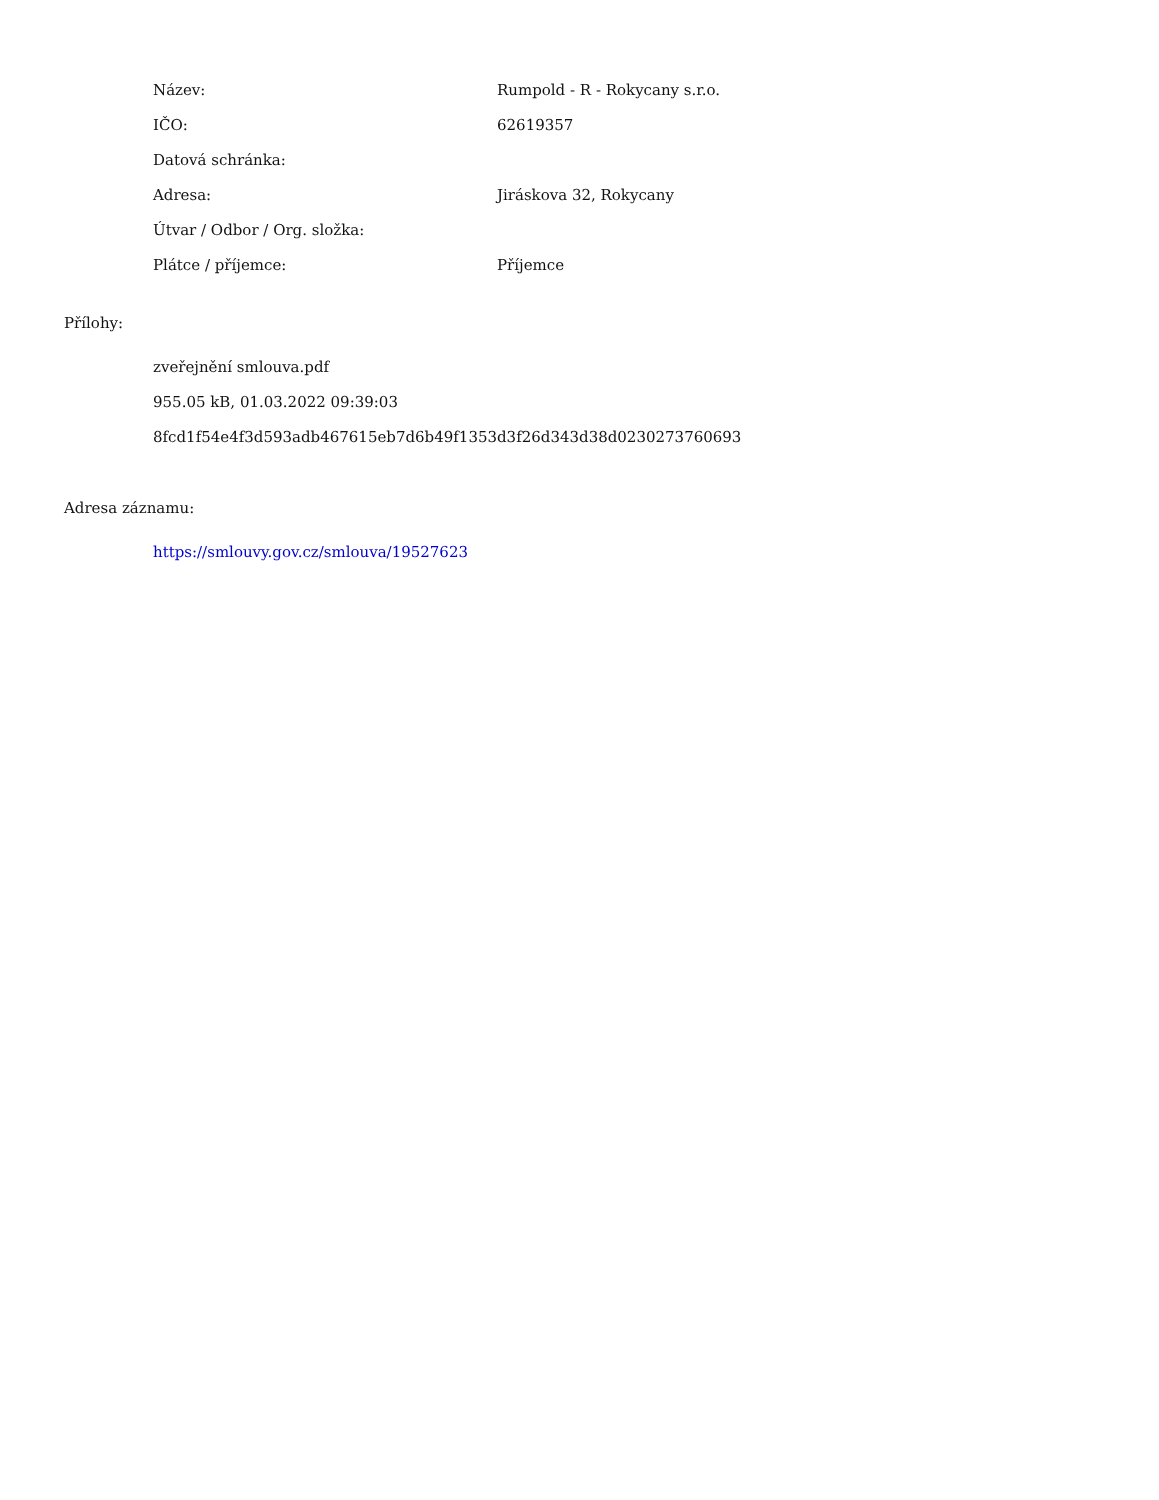| Název: | Rumpold - R - Rokycany s.r.o. |
| IČO: | 62619357 |
| Datová schránka: | |
| Adresa: | Jiráskova 32, Rokycany |
| Útvar / Odbor / Org. složka: | |
| Plátce / příjemce: | Příjemce |
Přílohy:
zveřejnění smlouva.pdf
955.05 kB, 01.03.2022 09:39:03
8fcd1f54e4f3d593adb467615eb7d6b49f1353d3f26d343d38d0230273760693
Adresa záznamu:
https://smlouvy.gov.cz/smlouva/19527623